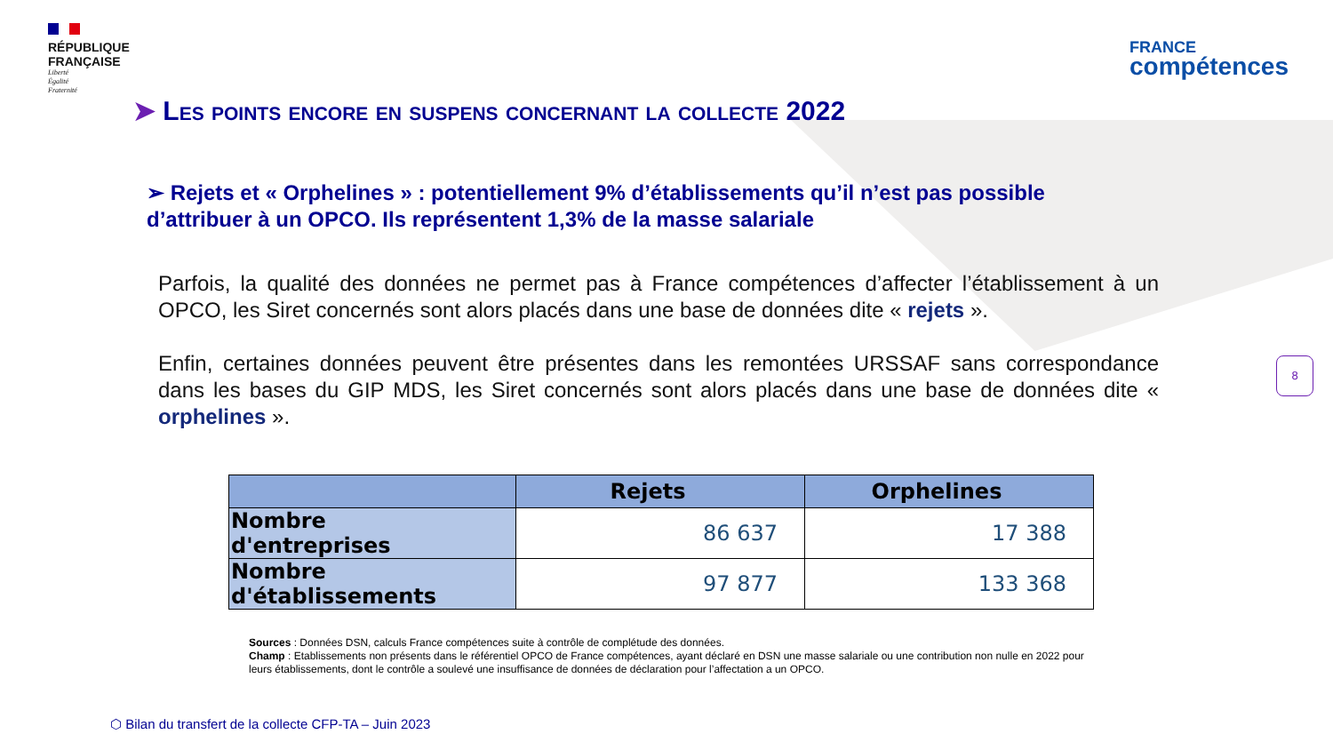RÉPUBLIQUE
FRANÇAISE
Liberté
Égalité
Fraternité
FRANCE
compétences
➤ Les points encore en suspens concernant la collecte 2022
➢ Rejets et « Orphelines » : potentiellement 9% d’établissements qu’il n’est pas possible d’attribuer à un OPCO. Ils représentent 1,3% de la masse salariale
Parfois, la qualité des données ne permet pas à France compétences d’affecter l’établissement à un OPCO, les Siret concernés sont alors placés dans une base de données dite « rejets ».
Enfin, certaines données peuvent être présentes dans les remontées URSSAF sans correspondance dans les bases du GIP MDS, les Siret concernés sont alors placés dans une base de données dite « orphelines ».
| | Rejets | Orphelines |
| --- | --- | --- |
| Nombre d'entreprises | 86 637 | 17 388 |
| Nombre d'établissements | 97 877 | 133 368 |
Sources : Données DSN, calculs France compétences suite à contrôle de complétude des données.
Champ : Etablissements non présents dans le référentiel OPCO de France compétences, ayant déclaré en DSN une masse salariale ou une contribution non nulle en 2022 pour leurs établissements, dont le contrôle a soulevé une insuffisance de données de déclaration pour l’affectation a un OPCO.
8
⬡ Bilan du transfert de la collecte CFP-TA – Juin 2023